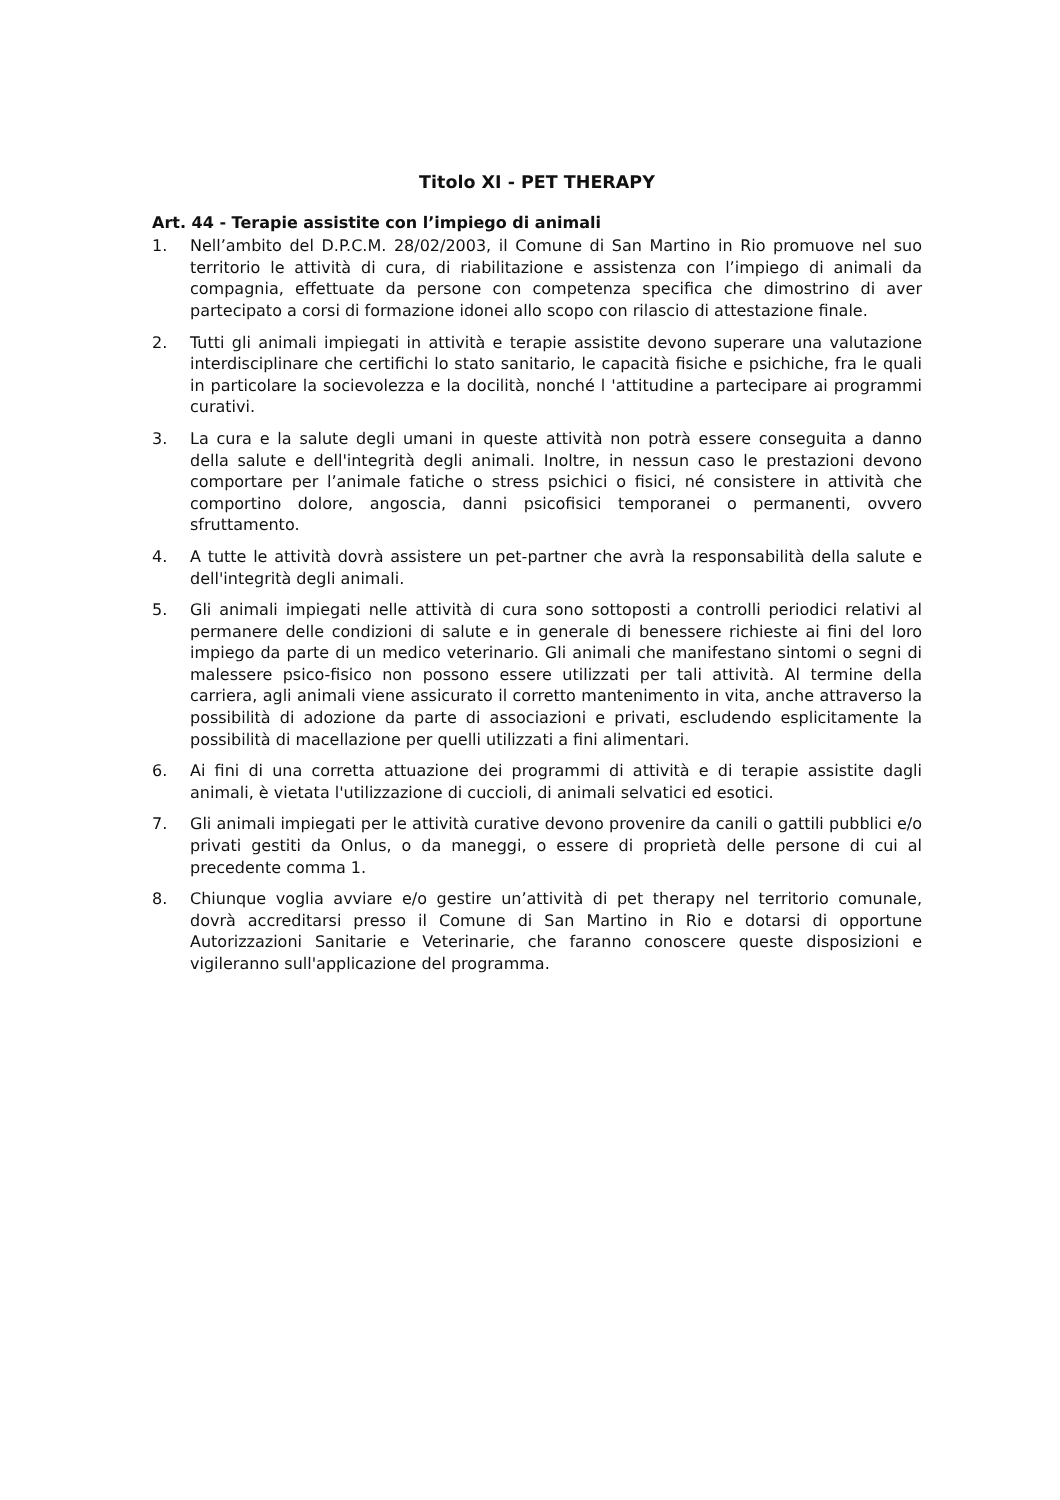Titolo XI - PET THERAPY
Art. 44 - Terapie assistite con l’impiego di animali
1. Nell’ambito del D.P.C.M. 28/02/2003, il Comune di San Martino in Rio promuove nel suo territorio le attività di cura, di riabilitazione e assistenza con l’impiego di animali da compagnia, effettuate da persone con competenza specifica che dimostrino di aver partecipato a corsi di formazione idonei allo scopo con rilascio di attestazione finale.
2. Tutti gli animali impiegati in attività e terapie assistite devono superare una valutazione interdisciplinare che certifichi lo stato sanitario, le capacità fisiche e psichiche, fra le quali in particolare la socievolezza e la docilità, nonché l 'attitudine a partecipare ai programmi curativi.
3. La cura e la salute degli umani in queste attività non potrà essere conseguita a danno della salute e dell'integrità degli animali. Inoltre, in nessun caso le prestazioni devono comportare per l’animale fatiche o stress psichici o fisici, né consistere in attività che comportino dolore, angoscia, danni psicofisici temporanei o permanenti, ovvero sfruttamento.
4. A tutte le attività dovrà assistere un pet-partner che avrà la responsabilità della salute e dell'integrità degli animali.
5. Gli animali impiegati nelle attività di cura sono sottoposti a controlli periodici relativi al permanere delle condizioni di salute e in generale di benessere richieste ai fini del loro impiego da parte di un medico veterinario. Gli animali che manifestano sintomi o segni di malessere psico-fisico non possono essere utilizzati per tali attività. Al termine della carriera, agli animali viene assicurato il corretto mantenimento in vita, anche attraverso la possibilità di adozione da parte di associazioni e privati, escludendo esplicitamente la possibilità di macellazione per quelli utilizzati a fini alimentari.
6. Ai fini di una corretta attuazione dei programmi di attività e di terapie assistite dagli animali, è vietata l'utilizzazione di cuccioli, di animali selvatici ed esotici.
7. Gli animali impiegati per le attività curative devono provenire da canili o gattili pubblici e/o privati gestiti da Onlus, o da maneggi, o essere di proprietà delle persone di cui al precedente comma 1.
8. Chiunque voglia avviare e/o gestire un’attività di pet therapy nel territorio comunale, dovrà accreditarsi presso il Comune di San Martino in Rio e dotarsi di opportune Autorizzazioni Sanitarie e Veterinarie, che faranno conoscere queste disposizioni e vigileranno sull'applicazione del programma.